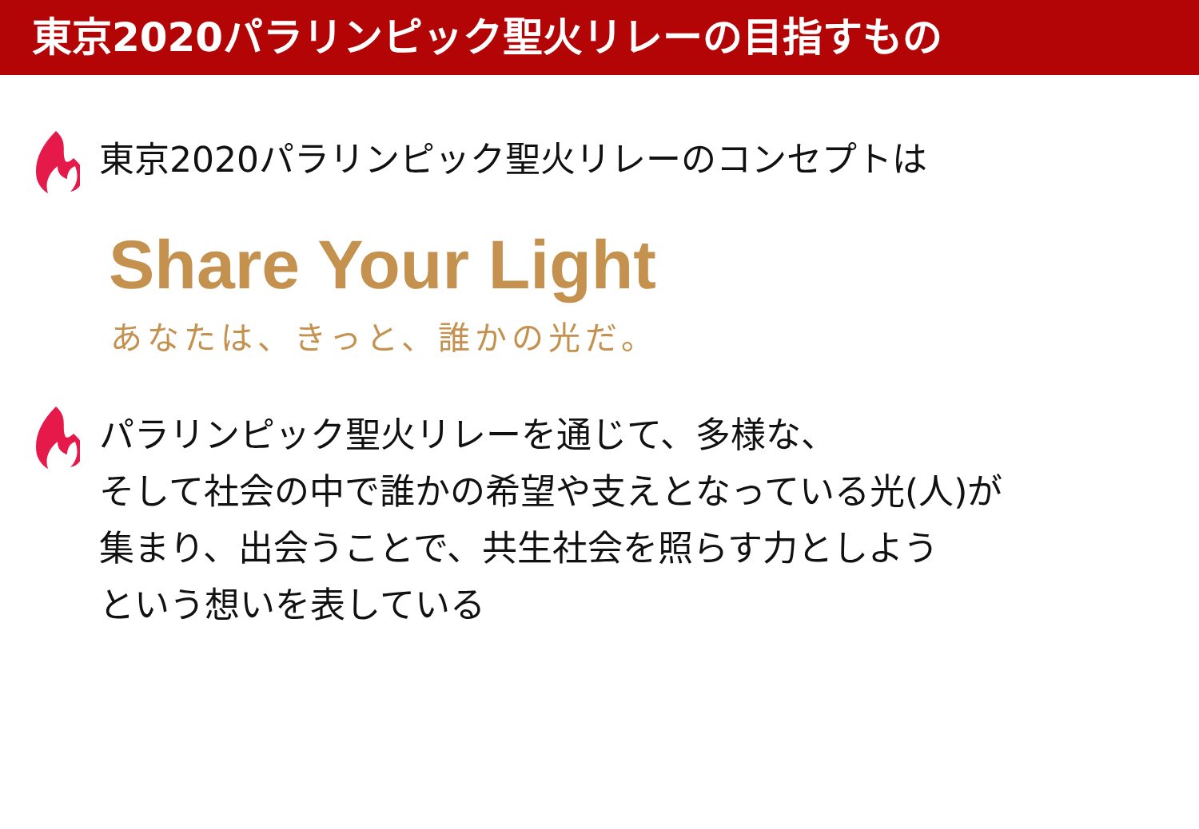東京2020パラリンピック聖火リレーの目指すもの
東京2020パラリンピック聖火リレーのコンセプトは
Share Your Light
あなたは、きっと、誰かの光だ。
パラリンピック聖火リレーを通じて、多様な、
そして社会の中で誰かの希望や支えとなっている光(人)が
集まり、出会うことで、共生社会を照らす力としよう
という想いを表している